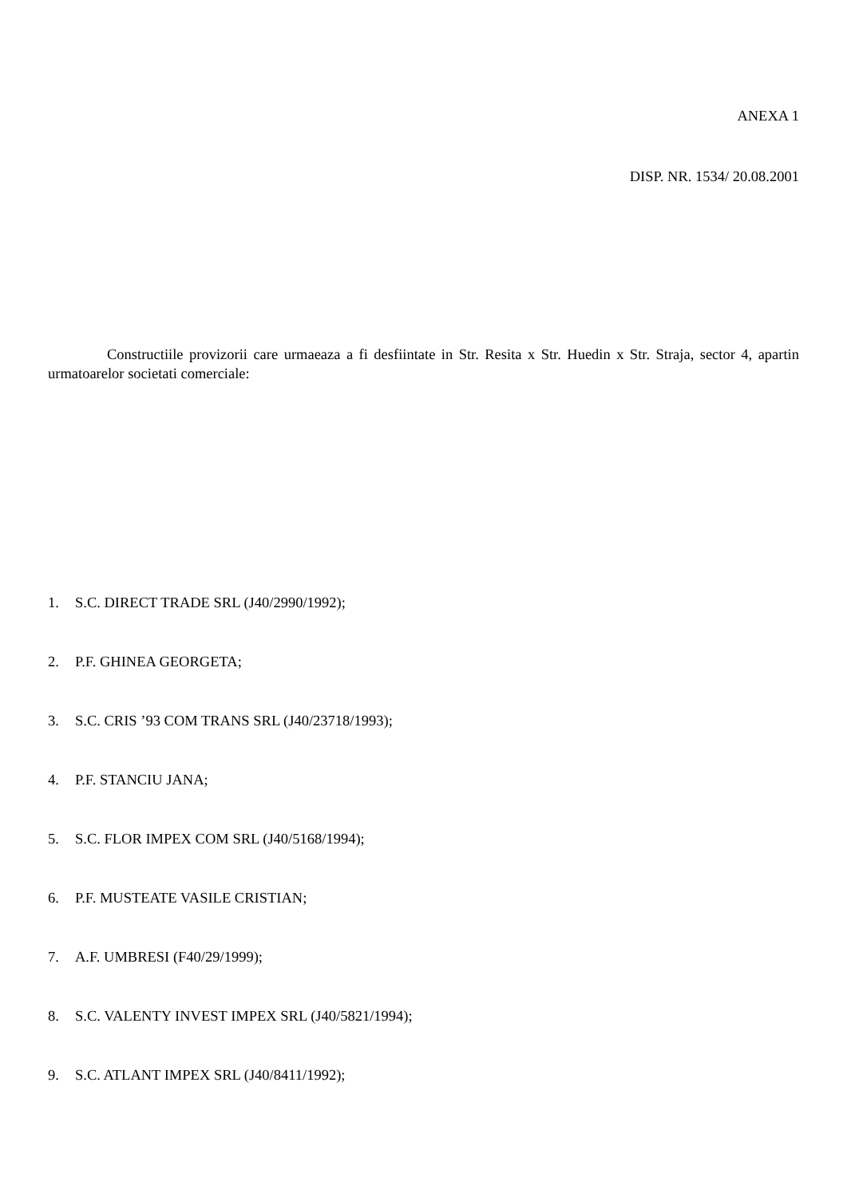ANEXA 1
DISP. NR. 1534/ 20.08.2001
Constructiile provizorii care urmaeaza a fi desfiintate in Str. Resita x Str. Huedin x Str. Straja, sector 4, apartin urmatoarelor societati comerciale:
1. S.C. DIRECT TRADE SRL (J40/2990/1992);
2. P.F. GHINEA GEORGETA;
3. S.C. CRIS ’93 COM TRANS SRL (J40/23718/1993);
4. P.F. STANCIU JANA;
5. S.C. FLOR IMPEX COM SRL (J40/5168/1994);
6. P.F. MUSTEATE VASILE CRISTIAN;
7. A.F. UMBRESI (F40/29/1999);
8. S.C. VALENTY INVEST IMPEX SRL (J40/5821/1994);
9. S.C. ATLANT IMPEX SRL (J40/8411/1992);